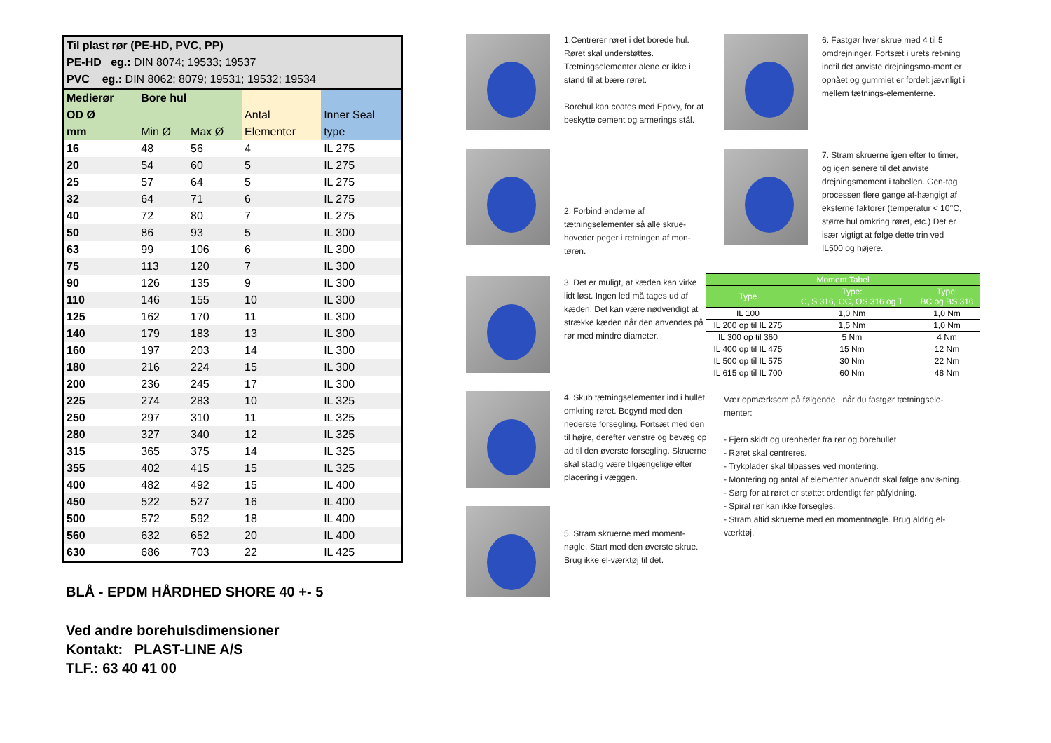| Til plast rør (PE-HD, PVC, PP) | | | | |
| PE-HD eg.: DIN 8074; 19533; 19537 | | | | |
| PVC eg.: DIN 8062; 8079; 19531; 19532; 19534 | | | | |
| Medierør | Bore hul | | | |
| OD Ø | | | Antal | Inner Seal |
| mm | Min Ø | Max Ø | Elementer | type |
| 16 | 48 | 56 | 4 | IL 275 |
| 20 | 54 | 60 | 5 | IL 275 |
| 25 | 57 | 64 | 5 | IL 275 |
| 32 | 64 | 71 | 6 | IL 275 |
| 40 | 72 | 80 | 7 | IL 275 |
| 50 | 86 | 93 | 5 | IL 300 |
| 63 | 99 | 106 | 6 | IL 300 |
| 75 | 113 | 120 | 7 | IL 300 |
| 90 | 126 | 135 | 9 | IL 300 |
| 110 | 146 | 155 | 10 | IL 300 |
| 125 | 162 | 170 | 11 | IL 300 |
| 140 | 179 | 183 | 13 | IL 300 |
| 160 | 197 | 203 | 14 | IL 300 |
| 180 | 216 | 224 | 15 | IL 300 |
| 200 | 236 | 245 | 17 | IL 300 |
| 225 | 274 | 283 | 10 | IL 325 |
| 250 | 297 | 310 | 11 | IL 325 |
| 280 | 327 | 340 | 12 | IL 325 |
| 315 | 365 | 375 | 14 | IL 325 |
| 355 | 402 | 415 | 15 | IL 325 |
| 400 | 482 | 492 | 15 | IL 400 |
| 450 | 522 | 527 | 16 | IL 400 |
| 500 | 572 | 592 | 18 | IL 400 |
| 560 | 632 | 652 | 20 | IL 400 |
| 630 | 686 | 703 | 22 | IL 425 |
BLÅ - EPDM HÅRDHED SHORE 40 +- 5
Ved andre borehulsdimensioner
Kontakt: PLAST-LINE A/S
TLF.: 63 40 41 00
1.Centrerer røret i det borede hul. Røret skal understøttes. Tætningselementer alene er ikke i stand til at bære røret.
Borehul kan coates med Epoxy, for at beskytte cement og armerings stål.
2. Forbind enderne af tætningselementer så alle skrue-hoveder peger i retningen af mon-tøren.
3. Det er muligt, at kæden kan virke lidt løst. Ingen led må tages ud af kæden. Det kan være nødvendigt at strække kæden når den anvendes på rør med mindre diameter.
4. Skub tætningselementer ind i hullet omkring røret. Begynd med den nederste forsegling. Fortsæt med den til højre, derefter venstre og bevæg op ad til den øverste forsegling. Skruerne skal stadig være tilgængelige efter placering i væggen.
5. Stram skruerne med moment-nøgle. Start med den øverste skrue. Brug ikke el-værktøj til det.
6. Fastgør hver skrue med 4 til 5 omdrejninger. Fortsæt i urets ret-ning indtil det anviste drejningsmo-ment er opnået og gummiet er fordelt jævnligt i mellem tætnings-elementerne.
7. Stram skruerne igen efter to timer, og igen senere til det anviste drejningsmoment i tabellen. Gen-tag processen flere gange af-hængigt af eksterne faktorer (temperatur < 10°C, større hul omkring røret, etc.) Det er især vigtigt at følge dette trin ved IL500 og højere.
| Moment Tabel | | |
| --- | --- | --- |
| Type | Type: C, S 316, OC, OS 316 og T | Type: BC og BS 316 |
| IL 100 | 1,0 Nm | 1,0 Nm |
| IL 200 op til IL 275 | 1,5 Nm | 1,0 Nm |
| IL 300 op til 360 | 5 Nm | 4 Nm |
| IL 400 op til IL 475 | 15 Nm | 12 Nm |
| IL 500 op til IL 575 | 30 Nm | 22 Nm |
| IL 615 op til IL 700 | 60 Nm | 48 Nm |
Vær opmærksom på følgende , når du fastgør tætningsele-menter:
- Fjern skidt og urenheder fra rør og borehullet
- Røret skal centreres.
- Trykplader skal tilpasses ved montering.
- Montering og antal af elementer anvendt skal følge anvis-ning.
- Sørg for at røret er støttet ordentligt før påfyldning.
- Spiral rør kan ikke forsegles.
- Stram altid skruerne med en momentnøgle. Brug aldrig el-værktøj.